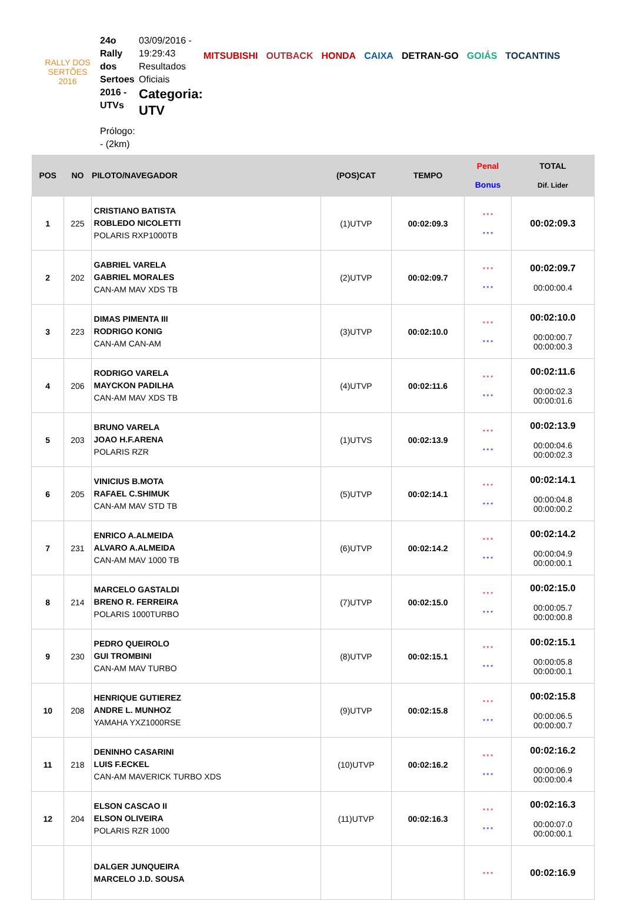RALLY DOS
SERTÕES
2016
24o Rally dos Sertoes 2016 - UTVs
Prólogo: - (2km)
03/09/2016 - 19:29:43 Resultados Oficiais
Categoria: UTV
MITSUBISHI OUTBACK HONDA CAIXA DETRAN-GO GOIÁS TOCANTINS
| POS | NO | PILOTO/NAVEGADOR | (POS)CAT | TEMPO | Penal Bonus | TOTAL Dif. Lider |
| --- | --- | --- | --- | --- | --- | --- |
| 1 | 225 | CRISTIANO BATISTA ROBLEDO NICOLETTI POLARIS RXP1000TB | (1)UTVP | 00:02:09.3 | * * * * * * | 00:02:09.3 |
| 2 | 202 | GABRIEL VARELA GABRIEL MORALES CAN-AM MAV XDS TB | (2)UTVP | 00:02:09.7 | * * * * * * | 00:02:09.7 00:00:00.4 |
| 3 | 223 | DIMAS PIMENTA III RODRIGO KONIG CAN-AM CAN-AM | (3)UTVP | 00:02:10.0 | * * * * * * | 00:02:10.0 00:00:00.7 00:00:00.3 |
| 4 | 206 | RODRIGO VARELA MAYCKON PADILHA CAN-AM MAV XDS TB | (4)UTVP | 00:02:11.6 | * * * * * * | 00:02:11.6 00:00:02.3 00:00:01.6 |
| 5 | 203 | BRUNO VARELA JOAO H.F.ARENA POLARIS RZR | (1)UTVS | 00:02:13.9 | * * * * * * | 00:02:13.9 00:00:04.6 00:00:02.3 |
| 6 | 205 | VINICIUS B.MOTA RAFAEL C.SHIMUK CAN-AM MAV STD TB | (5)UTVP | 00:02:14.1 | * * * * * * | 00:02:14.1 00:00:04.8 00:00:00.2 |
| 7 | 231 | ENRICO A.ALMEIDA ALVARO A.ALMEIDA CAN-AM MAV 1000 TB | (6)UTVP | 00:02:14.2 | * * * * * * | 00:02:14.2 00:00:04.9 00:00:00.1 |
| 8 | 214 | MARCELO GASTALDI BRENO R. FERREIRA POLARIS 1000TURBO | (7)UTVP | 00:02:15.0 | * * * * * * | 00:02:15.0 00:00:05.7 00:00:00.8 |
| 9 | 230 | PEDRO QUEIROLO GUI TROMBINI CAN-AM MAV TURBO | (8)UTVP | 00:02:15.1 | * * * * * * | 00:02:15.1 00:00:05.8 00:00:00.1 |
| 10 | 208 | HENRIQUE GUTIEREZ ANDRE L. MUNHOZ YAMAHA YXZ1000RSE | (9)UTVP | 00:02:15.8 | * * * * * * | 00:02:15.8 00:00:06.5 00:00:00.7 |
| 11 | 218 | DENINHO CASARINI LUIS F.ECKEL CAN-AM MAVERICK TURBO XDS | (10)UTVP | 00:02:16.2 | * * * * * * | 00:02:16.2 00:00:06.9 00:00:00.4 |
| 12 | 204 | ELSON CASCAO II ELSON OLIVEIRA POLARIS RZR 1000 | (11)UTVP | 00:02:16.3 | * * * * * * | 00:02:16.3 00:00:07.0 00:00:00.1 |
| | | DALGER JUNQUEIRA MARCELO J.D. SOUSA | | | * * * | 00:02:16.9 |